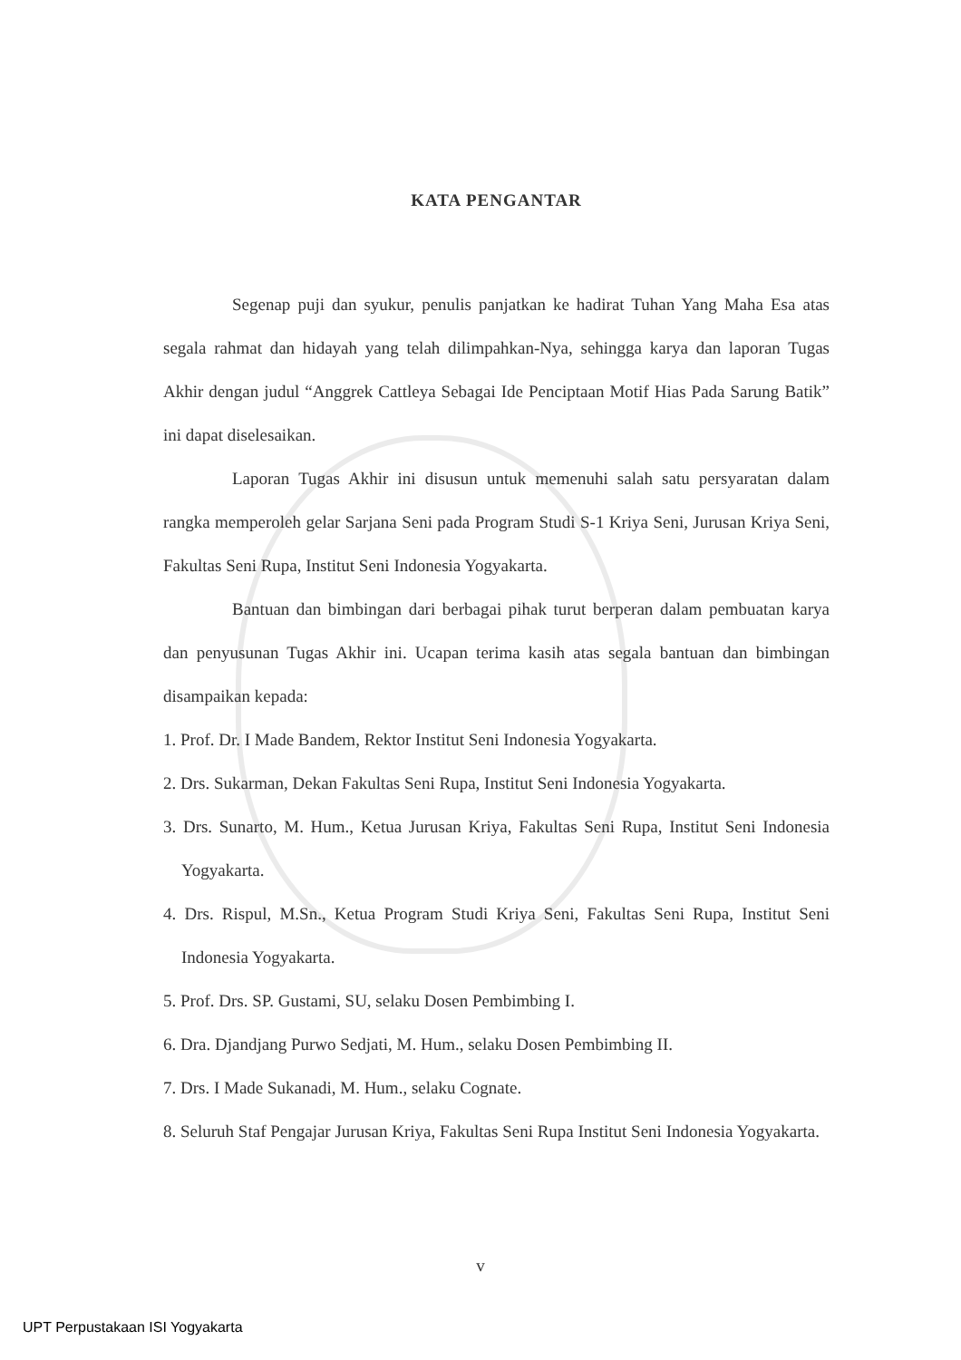KATA PENGANTAR
Segenap puji dan syukur, penulis panjatkan ke hadirat Tuhan Yang Maha Esa atas segala rahmat dan hidayah yang telah dilimpahkan-Nya, sehingga karya dan laporan Tugas Akhir dengan judul “Anggrek Cattleya Sebagai Ide Penciptaan Motif Hias Pada Sarung Batik” ini dapat diselesaikan.
Laporan Tugas Akhir ini disusun untuk memenuhi salah satu persyaratan dalam rangka memperoleh gelar Sarjana Seni pada Program Studi S-1 Kriya Seni, Jurusan Kriya Seni, Fakultas Seni Rupa, Institut Seni Indonesia Yogyakarta.
Bantuan dan bimbingan dari berbagai pihak turut berperan dalam pembuatan karya dan penyusunan Tugas Akhir ini. Ucapan terima kasih atas segala bantuan dan bimbingan disampaikan kepada:
1. Prof. Dr. I Made Bandem, Rektor Institut Seni Indonesia Yogyakarta.
2. Drs. Sukarman, Dekan Fakultas Seni Rupa, Institut Seni Indonesia Yogyakarta.
3. Drs. Sunarto, M. Hum., Ketua Jurusan Kriya, Fakultas Seni Rupa, Institut Seni Indonesia Yogyakarta.
4. Drs. Rispul, M.Sn., Ketua Program Studi Kriya Seni, Fakultas Seni Rupa, Institut Seni Indonesia Yogyakarta.
5. Prof. Drs. SP. Gustami, SU, selaku Dosen Pembimbing I.
6. Dra. Djandjang Purwo Sedjati, M. Hum., selaku Dosen Pembimbing II.
7. Drs. I Made Sukanadi, M. Hum., selaku Cognate.
8. Seluruh Staf Pengajar Jurusan Kriya, Fakultas Seni Rupa Institut Seni Indonesia Yogyakarta.
v
UPT Perpustakaan ISI Yogyakarta